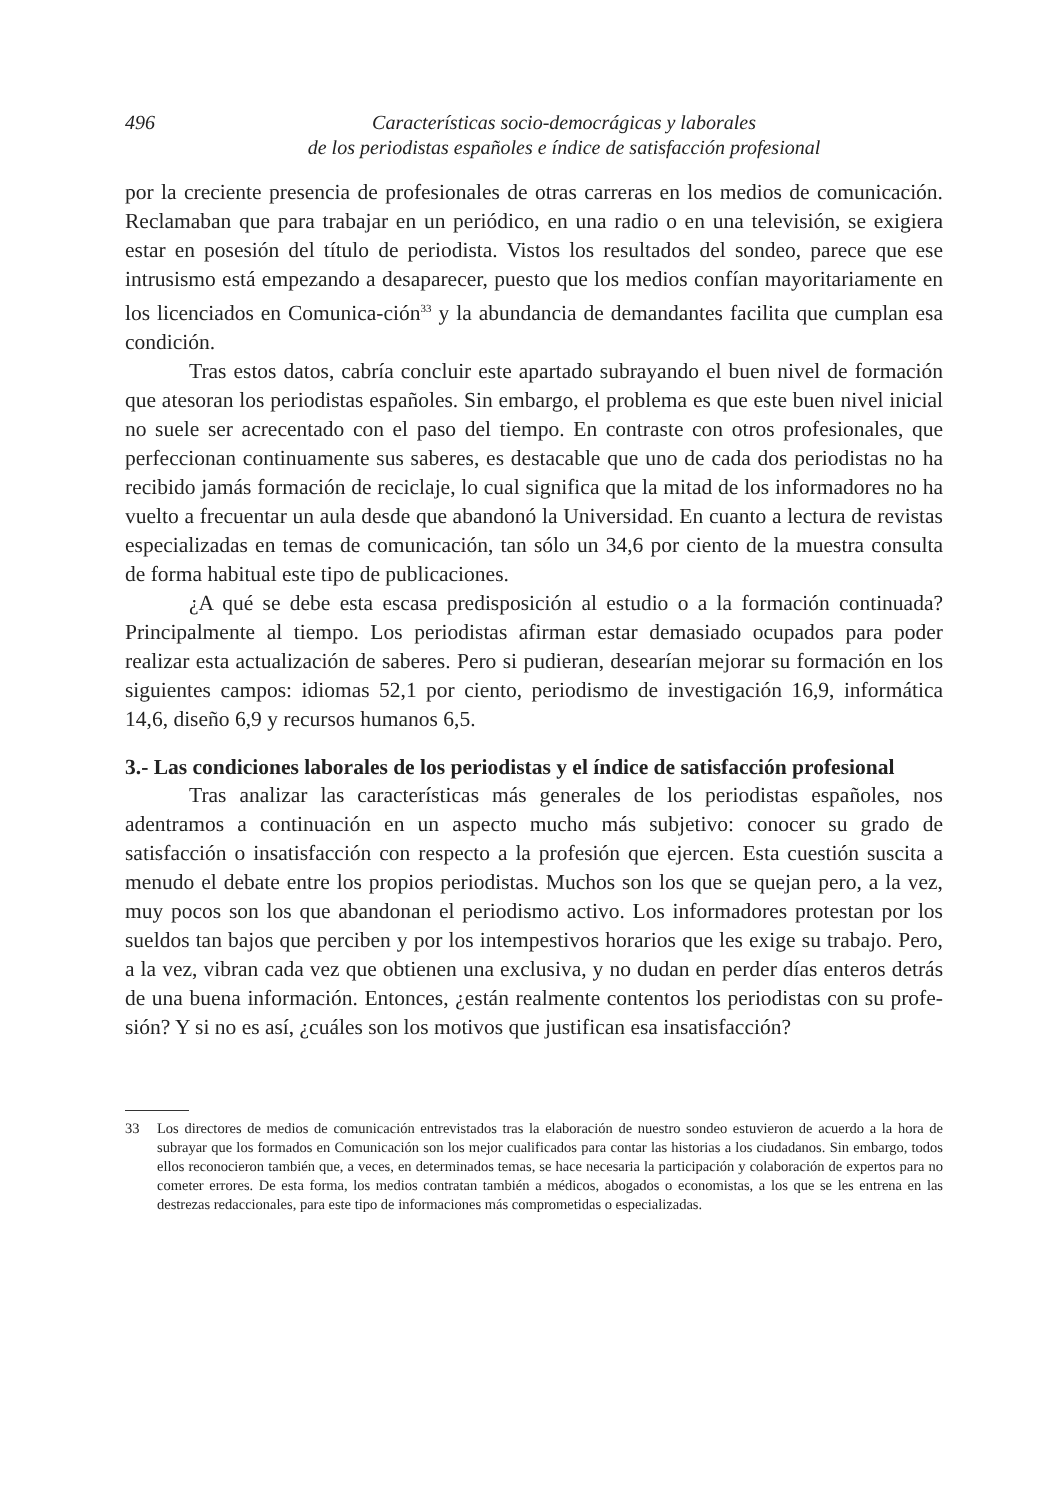496 Características socio-democrágicas y laborales
de los periodistas españoles e índice de satisfacción profesional
por la creciente presencia de profesionales de otras carreras en los medios de comunicación. Reclamaban que para trabajar en un periódico, en una radio o en una televisión, se exigiera estar en posesión del título de periodista. Vistos los resultados del sondeo, parece que ese intrusismo está empezando a desaparecer, puesto que los medios confían mayoritariamente en los licenciados en Comunica-ción<sup>33</sup> y la abundancia de demandantes facilita que cumplan esa condición.
Tras estos datos, cabría concluir este apartado subrayando el buen nivel de formación que atesoran los periodistas españoles. Sin embargo, el problema es que este buen nivel inicial no suele ser acrecentado con el paso del tiempo. En contraste con otros profesionales, que perfeccionan continuamente sus saberes, es destacable que uno de cada dos periodistas no ha recibido jamás formación de reciclaje, lo cual significa que la mitad de los informadores no ha vuelto a frecuentar un aula desde que abandonó la Universidad. En cuanto a lectura de revistas especializadas en temas de comunicación, tan sólo un 34,6 por ciento de la muestra consulta de forma habitual este tipo de publicaciones.
¿A qué se debe esta escasa predisposición al estudio o a la formación continuada? Principalmente al tiempo. Los periodistas afirman estar demasiado ocupados para poder realizar esta actualización de saberes. Pero si pudieran, desearían mejorar su formación en los siguientes campos: idiomas 52,1 por ciento, periodismo de investigación 16,9, informática 14,6, diseño 6,9 y recursos humanos 6,5.
3.- Las condiciones laborales de los periodistas y el índice de satisfacción profesional
Tras analizar las características más generales de los periodistas españoles, nos adentramos a continuación en un aspecto mucho más subjetivo: conocer su grado de satisfacción o insatisfacción con respecto a la profesión que ejercen. Esta cuestión suscita a menudo el debate entre los propios periodistas. Muchos son los que se quejan pero, a la vez, muy pocos son los que abandonan el periodismo activo. Los informadores protestan por los sueldos tan bajos que perciben y por los intempestivos horarios que les exige su trabajo. Pero, a la vez, vibran cada vez que obtienen una exclusiva, y no dudan en perder días enteros detrás de una buena información. Entonces, ¿están realmente contentos los periodistas con su profe-sión? Y si no es así, ¿cuáles son los motivos que justifican esa insatisfacción?
33 Los directores de medios de comunicación entrevistados tras la elaboración de nuestro sondeo estuvieron de acuerdo a la hora de subrayar que los formados en Comunicación son los mejor cualificados para contar las historias a los ciudadanos. Sin embargo, todos ellos reconocieron también que, a veces, en determinados temas, se hace necesaria la participación y colaboración de expertos para no cometer errores. De esta forma, los medios contratan también a médicos, abogados o economistas, a los que se les entrena en las destrezas redaccionales, para este tipo de informaciones más comprometidas o especializadas.